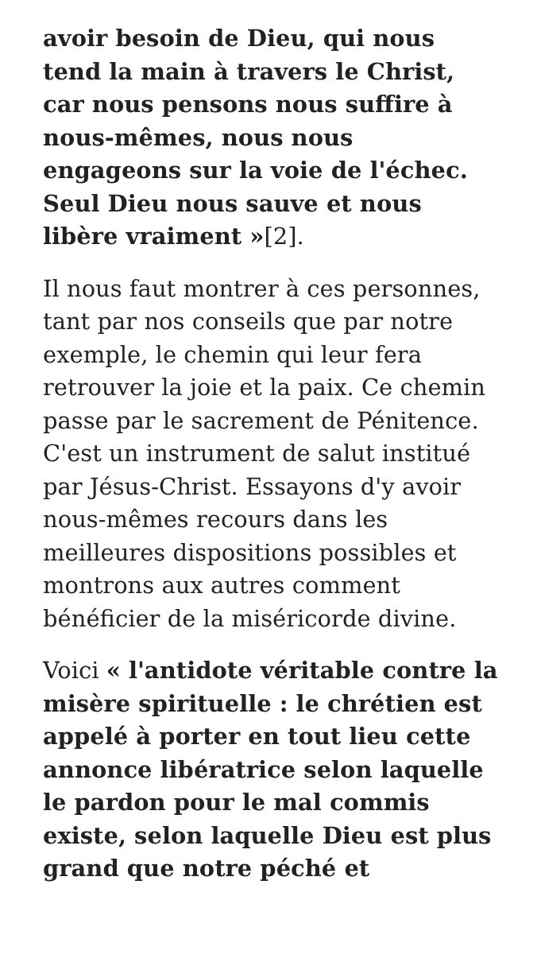avoir besoin de Dieu, qui nous tend la main à travers le Christ, car nous pensons nous suffire à nous-mêmes, nous nous engageons sur la voie de l'échec. Seul Dieu nous sauve et nous libère vraiment »[2].
Il nous faut montrer à ces personnes, tant par nos conseils que par notre exemple, le chemin qui leur fera retrouver la joie et la paix. Ce chemin passe par le sacrement de Pénitence. C'est un instrument de salut institué par Jésus-Christ. Essayons d'y avoir nous-mêmes recours dans les meilleures dispositions possibles et montrons aux autres comment bénéficier de la miséricorde divine.
Voici « l'antidote véritable contre la misère spirituelle : le chrétien est appelé à porter en tout lieu cette annonce libératrice selon laquelle le pardon pour le mal commis existe, selon laquelle Dieu est plus grand que notre péché et